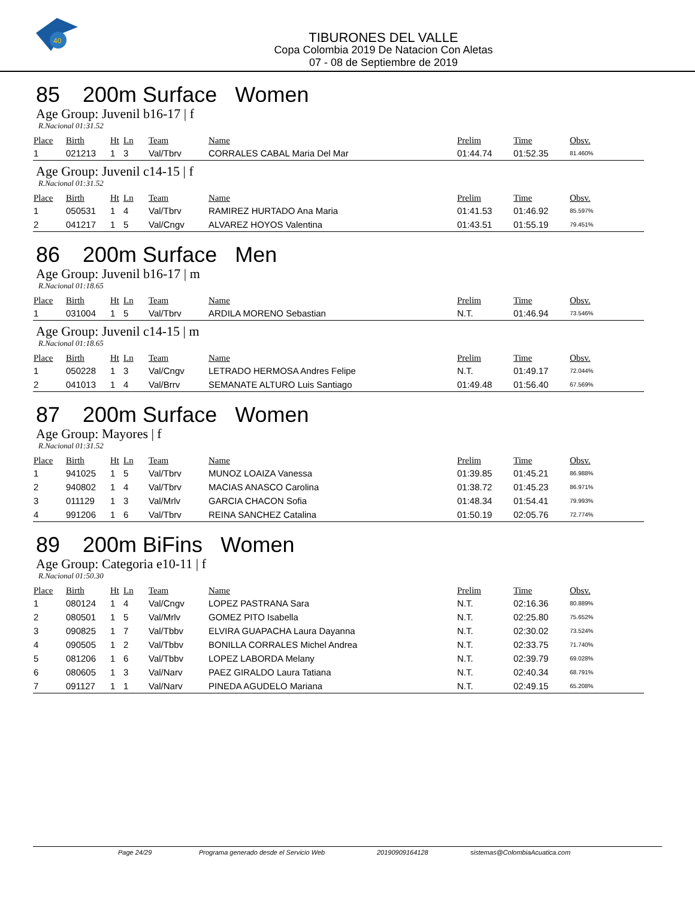40
TIBURONES DEL VALLE
Copa Colombia 2019 De Natacion Con Aletas
07 - 08 de Septiembre de 2019
85 200m Surface Women
Age Group: Juvenil b16-17 | f
R.Nacional 01:31.52
| Place | Birth | Ht | Ln | Team | Name | Prelim | Time | Obsv. |
| --- | --- | --- | --- | --- | --- | --- | --- | --- |
| 1 | 021213 | 1 | 3 | Val/Tbrv | CORRALES CABAL Maria Del Mar | 01:44.74 | 01:52.35 | 81.460% |
Age Group: Juvenil c14-15 | f
R.Nacional 01:31.52
| Place | Birth | Ht | Ln | Team | Name | Prelim | Time | Obsv. |
| --- | --- | --- | --- | --- | --- | --- | --- | --- |
| 1 | 050531 | 1 | 4 | Val/Tbrv | RAMIREZ HURTADO Ana Maria | 01:41.53 | 01:46.92 | 85.597% |
| 2 | 041217 | 1 | 5 | Val/Cngv | ALVAREZ HOYOS Valentina | 01:43.51 | 01:55.19 | 79.451% |
86 200m Surface Men
Age Group: Juvenil b16-17 | m
R.Nacional 01:18.65
| Place | Birth | Ht | Ln | Team | Name | Prelim | Time | Obsv. |
| --- | --- | --- | --- | --- | --- | --- | --- | --- |
| 1 | 031004 | 1 | 5 | Val/Tbrv | ARDILA MORENO Sebastian | N.T. | 01:46.94 | 73.546% |
Age Group: Juvenil c14-15 | m
R.Nacional 01:18.65
| Place | Birth | Ht | Ln | Team | Name | Prelim | Time | Obsv. |
| --- | --- | --- | --- | --- | --- | --- | --- | --- |
| 1 | 050228 | 1 | 3 | Val/Cngv | LETRADO HERMOSA Andres Felipe | N.T. | 01:49.17 | 72.044% |
| 2 | 041013 | 1 | 4 | Val/Brrv | SEMANATE ALTURO Luis Santiago | 01:49.48 | 01:56.40 | 67.569% |
87 200m Surface Women
Age Group: Mayores | f
R.Nacional 01:31.52
| Place | Birth | Ht | Ln | Team | Name | Prelim | Time | Obsv. |
| --- | --- | --- | --- | --- | --- | --- | --- | --- |
| 1 | 941025 | 1 | 5 | Val/Tbrv | MUNOZ LOAIZA Vanessa | 01:39.85 | 01:45.21 | 86.988% |
| 2 | 940802 | 1 | 4 | Val/Tbrv | MACIAS ANASCO Carolina | 01:38.72 | 01:45.23 | 86.971% |
| 3 | 011129 | 1 | 3 | Val/Mrlv | GARCIA CHACON Sofia | 01:48.34 | 01:54.41 | 79.993% |
| 4 | 991206 | 1 | 6 | Val/Tbrv | REINA SANCHEZ Catalina | 01:50.19 | 02:05.76 | 72.774% |
89 200m BiFins Women
Age Group: Categoria e10-11 | f
R.Nacional 01:50.30
| Place | Birth | Ht | Ln | Team | Name | Prelim | Time | Obsv. |
| --- | --- | --- | --- | --- | --- | --- | --- | --- |
| 1 | 080124 | 1 | 4 | Val/Cngv | LOPEZ PASTRANA Sara | N.T. | 02:16.36 | 80.889% |
| 2 | 080501 | 1 | 5 | Val/Mrlv | GOMEZ PITO Isabella | N.T. | 02:25.80 | 75.652% |
| 3 | 090825 | 1 | 7 | Val/Tbbv | ELVIRA GUAPACHA Laura Dayanna | N.T. | 02:30.02 | 73.524% |
| 4 | 090505 | 1 | 2 | Val/Tbbv | BONILLA CORRALES Michel Andrea | N.T. | 02:33.75 | 71.740% |
| 5 | 081206 | 1 | 6 | Val/Tbbv | LOPEZ LABORDA Melany | N.T. | 02:39.79 | 69.028% |
| 6 | 080605 | 1 | 3 | Val/Narv | PAEZ GIRALDO Laura Tatiana | N.T. | 02:40.34 | 68.791% |
| 7 | 091127 | 1 | 1 | Val/Narv | PINEDA AGUDELO Mariana | N.T. | 02:49.15 | 65.208% |
Page 24/29 Programa generado desde el Servicio Web 20190909164128 sistemas@ColombiaAcuatica.com